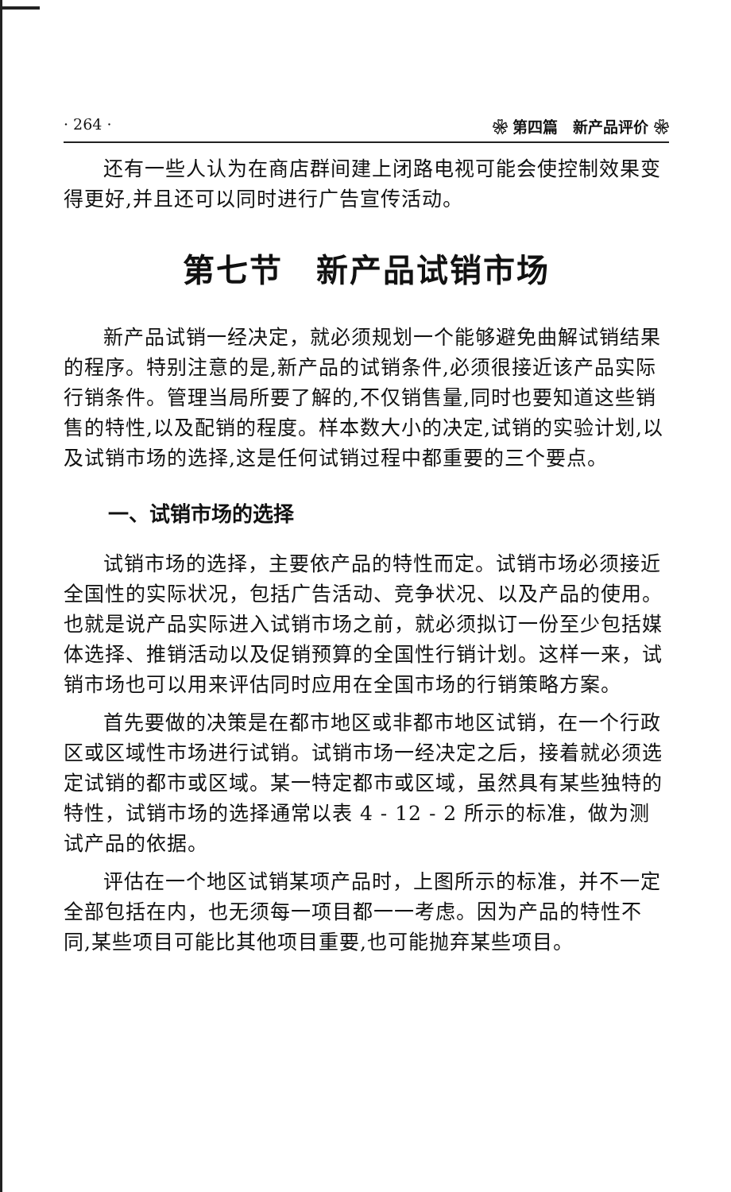· 264 · ❀ 第四篇　新产品评价 ❀
还有一些人认为在商店群间建上闭路电视可能会使控制效果变得更好,并且还可以同时进行广告宣传活动。
第七节　新产品试销市场
新产品试销一经决定，就必须规划一个能够避免曲解试销结果的程序。特别注意的是,新产品的试销条件,必须很接近该产品实际行销条件。管理当局所要了解的,不仅销售量,同时也要知道这些销售的特性,以及配销的程度。样本数大小的决定,试销的实验计划,以及试销市场的选择,这是任何试销过程中都重要的三个要点。
一、试销市场的选择
试销市场的选择，主要依产品的特性而定。试销市场必须接近全国性的实际状况，包括广告活动、竞争状况、以及产品的使用。也就是说产品实际进入试销市场之前，就必须拟订一份至少包括媒体选择、推销活动以及促销预算的全国性行销计划。这样一来，试销市场也可以用来评估同时应用在全国市场的行销策略方案。
首先要做的决策是在都市地区或非都市地区试销，在一个行政区或区域性市场进行试销。试销市场一经决定之后，接着就必须选定试销的都市或区域。某一特定都市或区域，虽然具有某些独特的特性，试销市场的选择通常以表 4 - 12 - 2 所示的标准，做为测试产品的依据。
评估在一个地区试销某项产品时，上图所示的标准，并不一定全部包括在内，也无须每一项目都一一考虑。因为产品的特性不同,某些项目可能比其他项目重要,也可能抛弃某些项目。